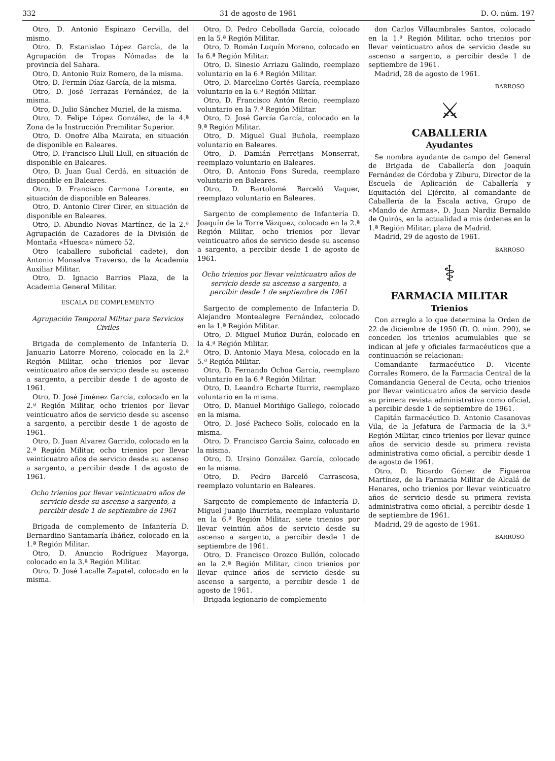332 31 de agosto de 1961 D. O. núm. 197
Otro, D. Antonio Espinazo Cervilla, del mismo.
Otro, D. Estanislao López García, de la Agrupación de Tropas Nómadas de la provincia del Sahara.
Otro, D. Antonio Ruiz Romero, de la misma.
Otro, D. Fermín Díaz García, de la misma.
Otro, D. José Terrazas Fernández, de la misma.
Otro, D. Julio Sánchez Muriel, de la misma.
Otro, D. Felipe López González, de la 4.ª Zona de la Instrucción Premilitar Superior.
Otro, D. Onofre Alba Mairata, en situación de disponible en Baleares.
Otro, D. Francisco Llull Llull, en situación de disponible en Baleares.
Otro, D. Juan Gual Cerdá, en situación de disponible en Baleares.
Otro, D. Francisco Carmona Lorente, en situación de disponible en Baleares.
Otro, D. Antonio Cirer Cirer, en situación de disponible en Baleares.
Otro, D. Abundio Novas Martínez, de la 2.ª Agrupación de Cazadores de la División de Montaña «Huesca» número 52.
Otro (caballero suboficial cadete), don Antonio Monsalve Traverso, de la Academia Auxiliar Militar.
Otro, D. Ignacio Barrios Plaza, de la Academia General Militar.
ESCALA DE COMPLEMENTO
Agrupación Temporal Militar para Servicios Civiles
Brigada de complemento de Infantería D. Januario Latorre Moreno, colocado en la 2.ª Región Militar, ocho trienios por llevar veinticuatro años de servicio desde su ascenso a sargento, a percibir desde 1 de agosto de 1961.
Otro, D. José Jiménez García, colocado en la 2.ª Región Militar, ocho trienios por llevar veinticuatro años de servicio desde su ascenso a sargento, a percibir desde 1 de agosto de 1961.
Otro, D. Juan Alvarez Garrido, colocado en la 2.ª Región Militar, ocho trienios por llevar veinticuatro años de servicio desde su ascenso a sargento, a percibir desde 1 de agosto de 1961.
Ocho trienios por llevar veinticuatro años de servicio desde su ascenso a sargento, a percibir desde 1 de septiembre de 1961
Brigada de complemento de Infantería D. Bernardino Santamaría Ibáñez, colocado en la 1.ª Región Militar.
Otro, D. Anuncio Rodríguez Mayorga, colocado en la 3.ª Región Militar.
Otro, D. José Lacalle Zapatel, colocado en la misma.
Otro, D. Pedro Cebollada García, colocado en la 5.ª Región Militar.
Otro, D. Román Luquín Moreno, colocado en la 6.ª Región Militar.
Otro, D. Sinesio Arriazu Galindo, reemplazo voluntario en la 6.ª Región Militar.
Otro, D. Marcelino Cortés García, reemplazo voluntario en la 6.ª Región Militar.
Otro, D. Francisco Antón Recio, reemplazo voluntario en la 7.ª Región Militar.
Otro, D. José García García, colocado en la 9.ª Región Militar.
Otro, D. Miguel Gual Buñola, reemplazo voluntario en Baleares.
Otro, D. Damián Perretjans Monserrat, reemplazo voluntario en Baleares.
Otro, D. Antonio Fons Sureda, reemplazo voluntario en Baleares.
Otro, D. Bartolomé Barceló Vaquer, reemplazo voluntario en Baleares.
Sargento de complemento de Infantería D. Joaquín de la Torre Vázquez, colocado en la 2.ª Región Militar, ocho trienios por llevar veinticuatro años de servicio desde su ascenso a sargento, a percibir desde 1 de agosto de 1961.
Ocho trienios por llevar veinticuatro años de servicio desde su ascenso a sargento, a percibir desde 1 de septiembre de 1961
Sargento de complemento de Infantería D. Alejandro Montealegre Fernández, colocado en la 1.ª Región Militar.
Otro, D. Miguel Muñoz Durán, colocado en la 4.ª Región Militar.
Otro, D. Antonio Maya Mesa, colocado en la 5.ª Región Militar.
Otro, D. Fernando Ochoa García, reemplazo voluntario en la 6.ª Región Militar.
Otro, D. Leandro Echarte Iturriz, reemplazo voluntario en la misma.
Otro, D. Manuel Moriñigo Gallego, colocado en la misma.
Otro, D. José Pacheco Solís, colocado en la misma.
Otro, D. Francisco García Sainz, colocado en la misma.
Otro, D. Ursino González García, colocado en la misma.
Otro, D. Pedro Barceló Carrascosa, reemplazo voluntario en Baleares.
Sargento de complemento de Infantería D. Miguel Juanjo Iñurrieta, reemplazo voluntario en la 6.ª Región Militar, siete trienios por llevar veintiún años de servicio desde su ascenso a sargento, a percibir desde 1 de septiembre de 1961.
Otro, D. Francisco Orozco Bullón, colocado en la 2.ª Región Militar, cinco trienios por llevar quince años de servicio desde su ascenso a sargento, a percibir desde 1 de agosto de 1961.
Brigada legionario de complemento
don Carlos Villaumbrales Santos, colocado en la 1.ª Región Militar, ocho trienios por llevar veinticuatro años de servicio desde su ascenso a sargento, a percibir desde 1 de septiembre de 1961.
Madrid, 28 de agosto de 1961.
BARROSO
⚔
CABALLERIA
Ayudantes
Se nombra ayudante de campo del General de Brigada de Caballería don Joaquín Fernández de Córdoba y Ziburu, Director de la Escuela de Aplicación de Caballería y Equitación del Ejército, al comandante de Caballería de la Escala activa, Grupo de «Mando de Armas», D. Juan Nardiz Bernaldo de Quirós, en la actualidad a mis órdenes en la 1.ª Región Militar, plaza de Madrid.
Madrid, 29 de agosto de 1961.
BARROSO
⚕
FARMACIA MILITAR
Trienios
Con arreglo a lo que determina la Orden de 22 de diciembre de 1950 (D. O. núm. 290), se conceden los trienios acumulables que se indican al jefe y oficiales farmacéuticos que a continuación se relacionan:
Comandante farmacéutico D. Vicente Corrales Romero, de la Farmacia Central de la Comandancia General de Ceuta, ocho trienios por llevar veinticuatro años de servicio desde su primera revista administrativa como oficial, a percibir desde 1 de septiembre de 1961.
Capitán farmacéutico D. Antonio Casanovas Vila, de la Jefatura de Farmacia de la 3.ª Región Militar, cinco trienios por llevar quince años de servicio desde su primera revista administrativa como oficial, a percibir desde 1 de agosto de 1961.
Otro, D. Ricardo Gómez de Figueroa Martínez, de la Farmacia Militar de Alcalá de Henares, ocho trienios por llevar veinticuatro años de servicio desde su primera revista administrativa como oficial, a percibir desde 1 de septiembre de 1961.
Madrid, 29 de agosto de 1961.
BARROSO